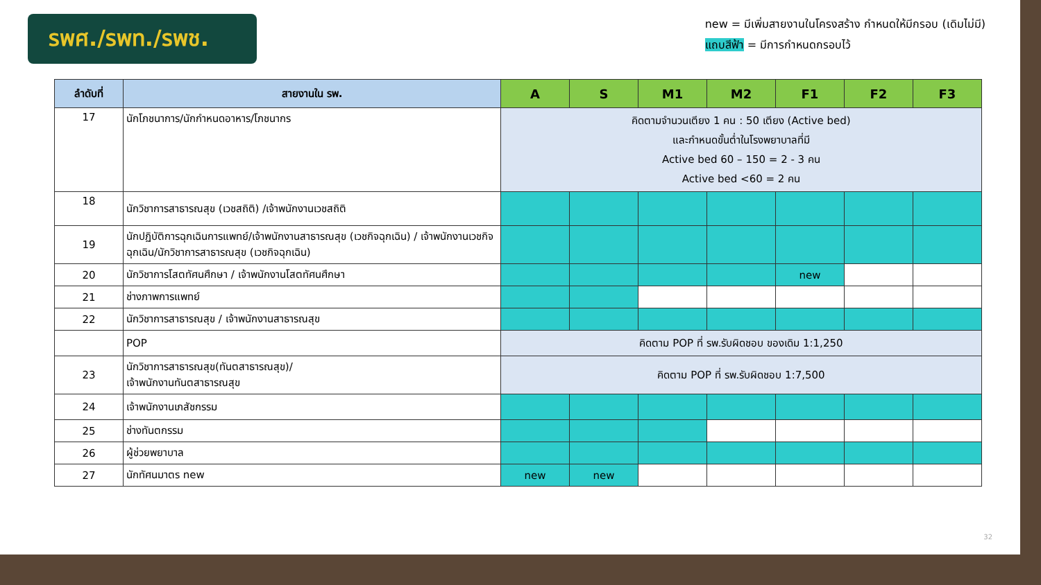รพศ./รพท./รพช.
new = มีเพิ่มสายงานในโครงสร้าง กำหนดให้มีกรอบ (เดิมไม่มี)
แถบสีฟ้า = มีการกำหนดกรอบไว้
| ลำดับที่ | สายงานใน รพ. | A | S | M1 | M2 | F1 | F2 | F3 |
| --- | --- | --- | --- | --- | --- | --- | --- | --- |
| 17 | นักโภชนาการ/นักกำหนดอาหาร/โภชนากร | คิดตามจำนวนเตียง 1 คน : 50 เตียง (Active bed) และกำหนดขั้นต่ำในโรงพยาบาลที่มี Active bed 60 – 150 = 2 - 3 คน Active bed <60 = 2 คน | | | | | | |
| 18 | นักวิชาการสาธารณสุข (เวชสถิติ) /เจ้าพนักงานเวชสถิติ | | | | | | | |
| 19 | นักปฏิบัติการฉุกเฉินการแพทย์/เจ้าพนักงานสาธารณสุข (เวชกิจฉุกเฉิน) / เจ้าพนักงานเวชกิจฉุกเฉิน/นักวิชาการสาธารณสุข (เวชกิจฉุกเฉิน) | | | | | | | |
| 20 | นักวิชาการโสตทัศนศึกษา / เจ้าพนักงานโสตทัศนศึกษา | | | | | new | | |
| 21 | ช่างภาพการแพทย์ | | | | | | | |
| 22 | นักวิชาการสาธารณสุข / เจ้าพนักงานสาธารณสุข | | | | | | | |
| | POP | คิดตาม POP ที่ รพ.รับผิดชอบ ของเดิม 1:1,250 | | | | | | |
| 23 | นักวิชาการสาธารณสุข(ทันตสาธารณสุข)/ เจ้าพนักงานทันตสาธารณสุข | คิดตาม POP ที่ รพ.รับผิดชอบ 1:7,500 | | | | | | |
| 24 | เจ้าพนักงานเภสัชกรรม | | | | | | | |
| 25 | ช่างทันตกรรม | | | | | | | |
| 26 | ผู้ช่วยพยาบาล | | | | | | | |
| 27 | นักทัศนมาตร new | new | new | | | | | |
32